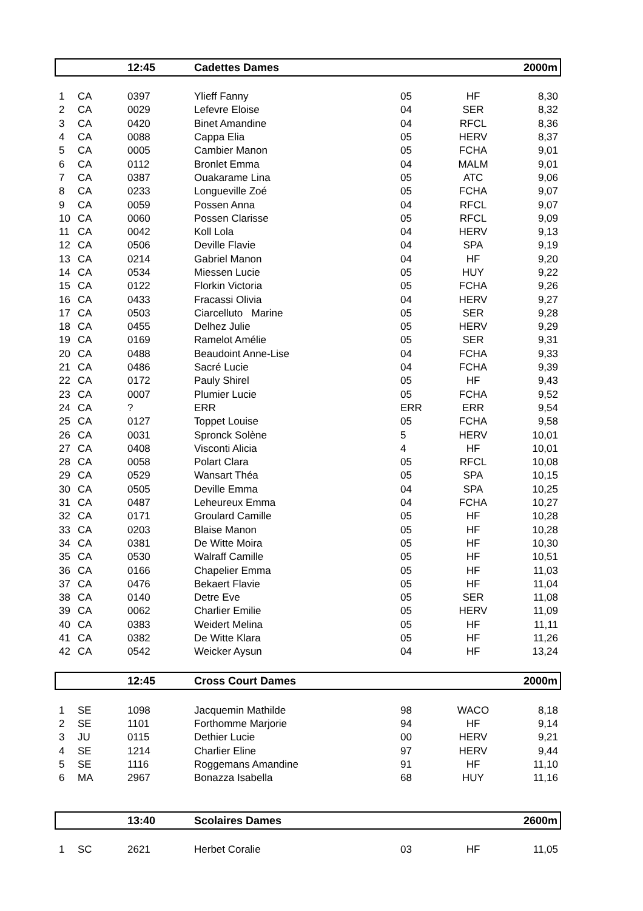| | | 12:45 | Cadettes Dames | | | 2000m |
| 1 | CA | 0397 | Ylieff Fanny | 05 | HF | 8,30 |
| 2 | CA | 0029 | Lefevre Eloise | 04 | SER | 8,32 |
| 3 | CA | 0420 | Binet Amandine | 04 | RFCL | 8,36 |
| 4 | CA | 0088 | Cappa Elia | 05 | HERV | 8,37 |
| 5 | CA | 0005 | Cambier Manon | 05 | FCHA | 9,01 |
| 6 | CA | 0112 | Bronlet Emma | 04 | MALM | 9,01 |
| 7 | CA | 0387 | Ouakarame Lina | 05 | ATC | 9,06 |
| 8 | CA | 0233 | Longueville Zoé | 05 | FCHA | 9,07 |
| 9 | CA | 0059 | Possen Anna | 04 | RFCL | 9,07 |
| 10 | CA | 0060 | Possen Clarisse | 05 | RFCL | 9,09 |
| 11 | CA | 0042 | Koll Lola | 04 | HERV | 9,13 |
| 12 | CA | 0506 | Deville Flavie | 04 | SPA | 9,19 |
| 13 | CA | 0214 | Gabriel Manon | 04 | HF | 9,20 |
| 14 | CA | 0534 | Miessen Lucie | 05 | HUY | 9,22 |
| 15 | CA | 0122 | Florkin Victoria | 05 | FCHA | 9,26 |
| 16 | CA | 0433 | Fracassi Olivia | 04 | HERV | 9,27 |
| 17 | CA | 0503 | Ciarcelluto Marine | 05 | SER | 9,28 |
| 18 | CA | 0455 | Delhez Julie | 05 | HERV | 9,29 |
| 19 | CA | 0169 | Ramelot Amélie | 05 | SER | 9,31 |
| 20 | CA | 0488 | Beaudoint Anne-Lise | 04 | FCHA | 9,33 |
| 21 | CA | 0486 | Sacré Lucie | 04 | FCHA | 9,39 |
| 22 | CA | 0172 | Pauly Shirel | 05 | HF | 9,43 |
| 23 | CA | 0007 | Plumier Lucie | 05 | FCHA | 9,52 |
| 24 | CA | ? | ERR | ERR | ERR | 9,54 |
| 25 | CA | 0127 | Toppet Louise | 05 | FCHA | 9,58 |
| 26 | CA | 0031 | Spronck Solène | 5 | HERV | 10,01 |
| 27 | CA | 0408 | Visconti Alicia | 4 | HF | 10,01 |
| 28 | CA | 0058 | Polart Clara | 05 | RFCL | 10,08 |
| 29 | CA | 0529 | Wansart Théa | 05 | SPA | 10,15 |
| 30 | CA | 0505 | Deville Emma | 04 | SPA | 10,25 |
| 31 | CA | 0487 | Leheureux Emma | 04 | FCHA | 10,27 |
| 32 | CA | 0171 | Groulard Camille | 05 | HF | 10,28 |
| 33 | CA | 0203 | Blaise Manon | 05 | HF | 10,28 |
| 34 | CA | 0381 | De Witte Moira | 05 | HF | 10,30 |
| 35 | CA | 0530 | Walraff Camille | 05 | HF | 10,51 |
| 36 | CA | 0166 | Chapelier Emma | 05 | HF | 11,03 |
| 37 | CA | 0476 | Bekaert Flavie | 05 | HF | 11,04 |
| 38 | CA | 0140 | Detre Eve | 05 | SER | 11,08 |
| 39 | CA | 0062 | Charlier Emilie | 05 | HERV | 11,09 |
| 40 | CA | 0383 | Weidert Melina | 05 | HF | 11,11 |
| 41 | CA | 0382 | De Witte Klara | 05 | HF | 11,26 |
| 42 | CA | 0542 | Weicker Aysun | 04 | HF | 13,24 |
| | | 12:45 | Cross Court Dames | | | 2000m |
| 1 | SE | 1098 | Jacquemin Mathilde | 98 | WACO | 8,18 |
| 2 | SE | 1101 | Forthomme Marjorie | 94 | HF | 9,14 |
| 3 | JU | 0115 | Dethier Lucie | 00 | HERV | 9,21 |
| 4 | SE | 1214 | Charlier Eline | 97 | HERV | 9,44 |
| 5 | SE | 1116 | Roggemans Amandine | 91 | HF | 11,10 |
| 6 | MA | 2967 | Bonazza Isabella | 68 | HUY | 11,16 |
| | | 13:40 | Scolaires Dames | | | 2600m |
| 1 | SC | 2621 | Herbet Coralie | 03 | HF | 11,05 |